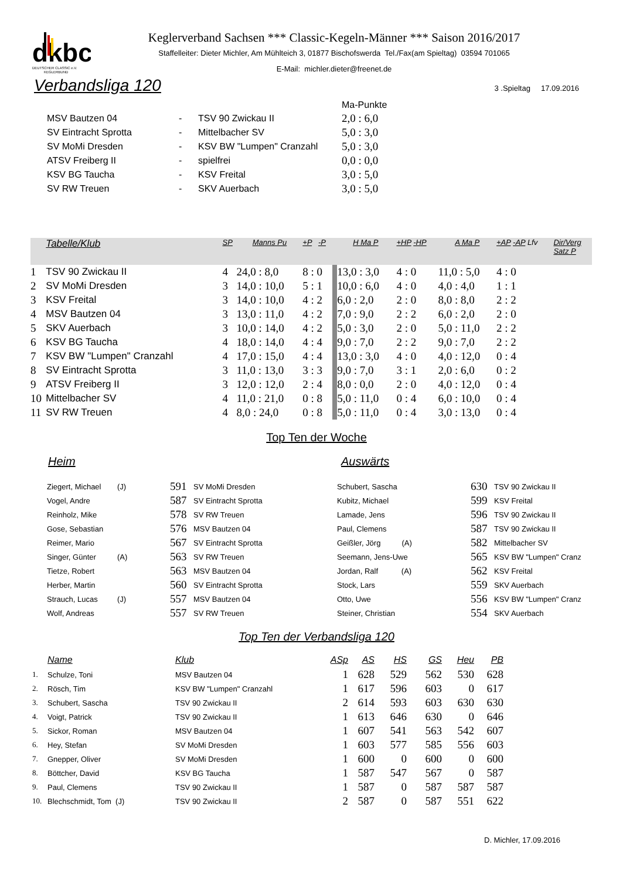dkbc
DEUTSCHER CLASSIC e.V.
KEGLERBUND
Keglerverband Sachsen *** Classic-Kegeln-Männer *** Saison 2016/2017
Staffelleiter: Dieter Michler, Am Mühlteich 3, 01877 Bischofswerda Tel./Fax(am Spieltag) 03594 701065
E-Mail: michler.dieter@freenet.de
Verbandsliga 120
3 .Spieltag 17.09.2016
| | | | Ma-Punkte |
| MSV Bautzen 04 | - | TSV 90 Zwickau II | 2,0 : 6,0 |
| SV Eintracht Sprotta | - | Mittelbacher SV | 5,0 : 3,0 |
| SV MoMi Dresden | - | KSV BW "Lumpen" Cranzahl | 5,0 : 3,0 |
| ATSV Freiberg II | - | spielfrei | 0,0 : 0,0 |
| KSV BG Taucha | - | KSV Freital | 3,0 : 5,0 |
| SV RW Treuen | - | SKV Auerbach | 3,0 : 5,0 |
| | Tabelle/Klub | SP | Manns Pu | +P -P | H Ma P | +HP -HP | A Ma P | +AP -AP Lfv | Dir/Verg Satz P |
| 1 | TSV 90 Zwickau II | 4 | 24,0 : 8,0 | 8 : 0 | 13,0 : 3,0 | 4 : 0 | 11,0 : 5,0 | 4 : 0 | |
| 2 | SV MoMi Dresden | 3 | 14,0 : 10,0 | 5 : 1 | 10,0 : 6,0 | 4 : 0 | 4,0 : 4,0 | 1 : 1 | |
| 3 | KSV Freital | 3 | 14,0 : 10,0 | 4 : 2 | 6,0 : 2,0 | 2 : 0 | 8,0 : 8,0 | 2 : 2 | |
| 4 | MSV Bautzen 04 | 3 | 13,0 : 11,0 | 4 : 2 | 7,0 : 9,0 | 2 : 2 | 6,0 : 2,0 | 2 : 0 | |
| 5 | SKV Auerbach | 3 | 10,0 : 14,0 | 4 : 2 | 5,0 : 3,0 | 2 : 0 | 5,0 : 11,0 | 2 : 2 | |
| 6 | KSV BG Taucha | 4 | 18,0 : 14,0 | 4 : 4 | 9,0 : 7,0 | 2 : 2 | 9,0 : 7,0 | 2 : 2 | |
| 7 | KSV BW "Lumpen" Cranzahl | 4 | 17,0 : 15,0 | 4 : 4 | 13,0 : 3,0 | 4 : 0 | 4,0 : 12,0 | 0 : 4 | |
| 8 | SV Eintracht Sprotta | 3 | 11,0 : 13,0 | 3 : 3 | 9,0 : 7,0 | 3 : 1 | 2,0 : 6,0 | 0 : 2 | |
| 9 | ATSV Freiberg II | 3 | 12,0 : 12,0 | 2 : 4 | 8,0 : 0,0 | 2 : 0 | 4,0 : 12,0 | 0 : 4 | |
| 10 | Mittelbacher SV | 4 | 11,0 : 21,0 | 0 : 8 | 5,0 : 11,0 | 0 : 4 | 6,0 : 10,0 | 0 : 4 | |
| 11 | SV RW Treuen | 4 | 8,0 : 24,0 | 0 : 8 | 5,0 : 11,0 | 0 : 4 | 3,0 : 13,0 | 0 : 4 | |
Top Ten der Woche
Heim Auswärts
| Ziegert, Michael | (J) | 591 | SV MoMi Dresden | Schubert, Sascha | 630 | TSV 90 Zwickau II |
| Vogel, Andre | | 587 | SV Eintracht Sprotta | Kubitz, Michael | 599 | KSV Freital |
| Reinholz, Mike | | 578 | SV RW Treuen | Lamade, Jens | 596 | TSV 90 Zwickau II |
| Gose, Sebastian | | 576 | MSV Bautzen 04 | Paul, Clemens | 587 | TSV 90 Zwickau II |
| Reimer, Mario | | 567 | SV Eintracht Sprotta | Geißler, Jörg (A) | 582 | Mittelbacher SV |
| Singer, Günter | (A) | 563 | SV RW Treuen | Seemann, Jens-Uwe | 565 | KSV BW "Lumpen" Cranz |
| Tietze, Robert | | 563 | MSV Bautzen 04 | Jordan, Ralf (A) | 562 | KSV Freital |
| Herber, Martin | | 560 | SV Eintracht Sprotta | Stock, Lars | 559 | SKV Auerbach |
| Strauch, Lucas | (J) | 557 | MSV Bautzen 04 | Otto, Uwe | 556 | KSV BW "Lumpen" Cranz |
| Wolf, Andreas | | 557 | SV RW Treuen | Steiner, Christian | 554 | SKV Auerbach |
Top Ten der Verbandsliga 120
| | Name | Klub | ASp | AS | HS | GS | Heu | PB |
| 1. | Schulze, Toni | MSV Bautzen 04 | 1 | 628 | 529 | 562 | 530 | 628 |
| 2. | Rösch, Tim | KSV BW "Lumpen" Cranzahl | 1 | 617 | 596 | 603 | 0 | 617 |
| 3. | Schubert, Sascha | TSV 90 Zwickau II | 2 | 614 | 593 | 603 | 630 | 630 |
| 4. | Voigt, Patrick | TSV 90 Zwickau II | 1 | 613 | 646 | 630 | 0 | 646 |
| 5. | Sickor, Roman | MSV Bautzen 04 | 1 | 607 | 541 | 563 | 542 | 607 |
| 6. | Hey, Stefan | SV MoMi Dresden | 1 | 603 | 577 | 585 | 556 | 603 |
| 7. | Gnepper, Oliver | SV MoMi Dresden | 1 | 600 | 0 | 600 | 0 | 600 |
| 8. | Böttcher, David | KSV BG Taucha | 1 | 587 | 547 | 567 | 0 | 587 |
| 9. | Paul, Clemens | TSV 90 Zwickau II | 1 | 587 | 0 | 587 | 587 | 587 |
| 10. | Blechschmidt, Tom (J) | TSV 90 Zwickau II | 2 | 587 | 0 | 587 | 551 | 622 |
D. Michler, 17.09.2016